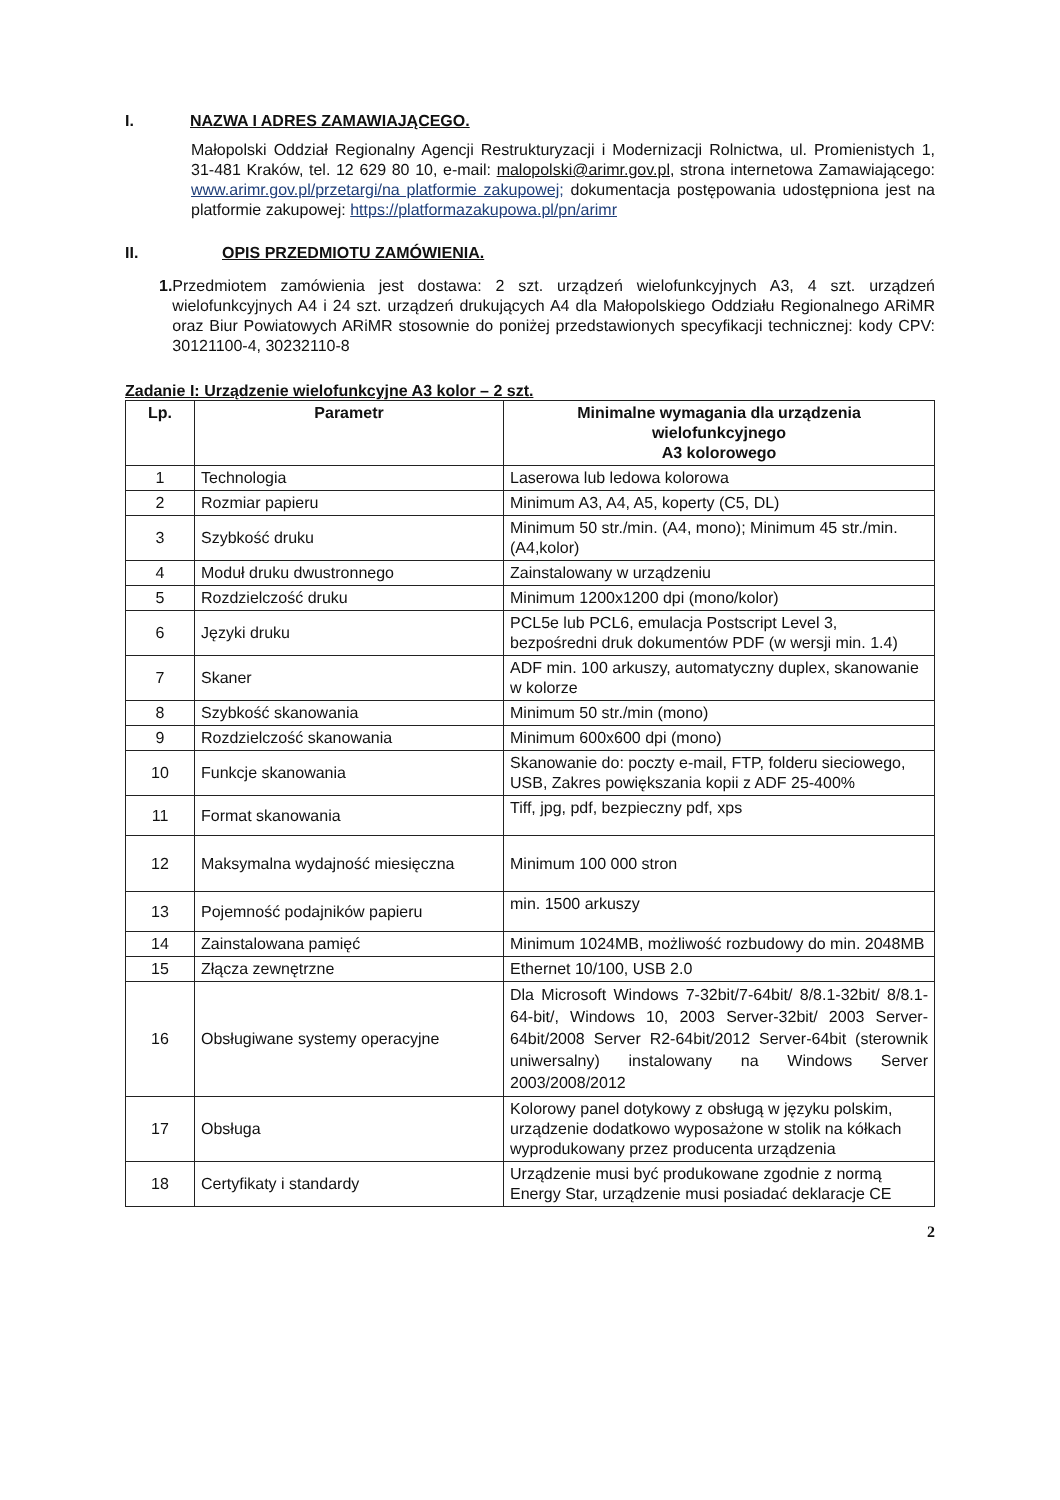I. NAZWA I ADRES ZAMAWIAJĄCEGO.
Małopolski Oddział Regionalny Agencji Restrukturyzacji i Modernizacji Rolnictwa, ul. Promienistych 1, 31-481 Kraków, tel. 12 629 80 10, e-mail: malopolski@arimr.gov.pl, strona internetowa Zamawiającego: www.arimr.gov.pl/przetargi/na platformie zakupowej; dokumentacja postępowania udostępniona jest na platformie zakupowej: https://platformazakupowa.pl/pn/arimr
II. OPIS PRZEDMIOTU ZAMÓWIENIA.
1. Przedmiotem zamówienia jest dostawa: 2 szt. urządzeń wielofunkcyjnych A3, 4 szt. urządzeń wielofunkcyjnych A4 i 24 szt. urządzeń drukujących A4 dla Małopolskiego Oddziału Regionalnego ARiMR oraz Biur Powiatowych ARiMR stosownie do poniżej przedstawionych specyfikacji technicznej: kody CPV: 30121100-4, 30232110-8
Zadanie I: Urządzenie wielofunkcyjne A3 kolor – 2 szt.
| Lp. | Parametr | Minimalne wymagania dla urządzenia wielofunkcyjnego A3 kolorowego |
| --- | --- | --- |
| 1 | Technologia | Laserowa lub ledowa kolorowa |
| 2 | Rozmiar papieru | Minimum A3, A4, A5, koperty (C5, DL) |
| 3 | Szybkość druku | Minimum 50 str./min. (A4, mono); Minimum 45 str./min. (A4,kolor) |
| 4 | Moduł druku dwustronnego | Zainstalowany w urządzeniu |
| 5 | Rozdzielczość druku | Minimum 1200x1200 dpi (mono/kolor) |
| 6 | Języki druku | PCL5e lub PCL6, emulacja Postscript Level 3, bezpośredni druk dokumentów PDF (w wersji min. 1.4) |
| 7 | Skaner | ADF min. 100 arkuszy, automatyczny duplex, skanowanie w kolorze |
| 8 | Szybkość skanowania | Minimum 50 str./min (mono) |
| 9 | Rozdzielczość skanowania | Minimum 600x600 dpi (mono) |
| 10 | Funkcje skanowania | Skanowanie do: poczty e-mail, FTP, folderu sieciowego, USB, Zakres powiększania kopii z ADF 25-400% |
| 11 | Format skanowania | Tiff, jpg, pdf, bezpieczny pdf, xps |
| 12 | Maksymalna wydajność miesięczna | Minimum 100 000 stron |
| 13 | Pojemność podajników papieru | min. 1500 arkuszy |
| 14 | Zainstalowana pamięć | Minimum 1024MB, możliwość rozbudowy do min. 2048MB |
| 15 | Złącza zewnętrzne | Ethernet 10/100, USB 2.0 |
| 16 | Obsługiwane systemy operacyjne | Dla Microsoft Windows 7-32bit/7-64bit/ 8/8.1-32bit/ 8/8.1-64-bit/, Windows 10, 2003 Server-32bit/ 2003 Server-64bit/2008 Server R2-64bit/2012 Server-64bit (sterownik uniwersalny) instalowany na Windows Server 2003/2008/2012 |
| 17 | Obsługa | Kolorowy panel dotykowy z obsługą w języku polskim, urządzenie dodatkowo wyposażone w stolik na kółkach wyprodukowany przez producenta urządzenia |
| 18 | Certyfikaty i standardy | Urządzenie musi być produkowane zgodnie z normą Energy Star, urządzenie musi posiadać deklaracje CE |
2